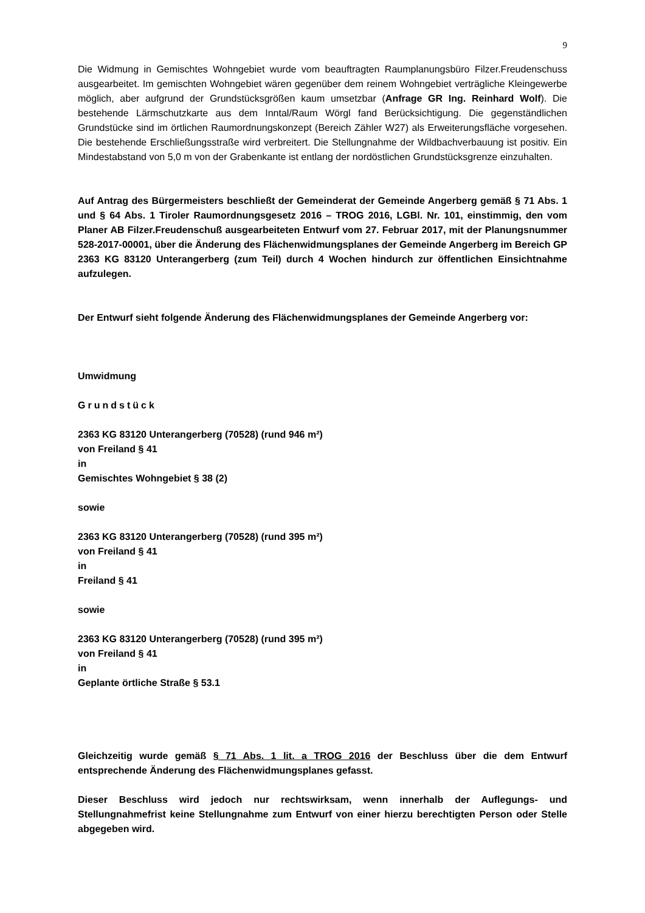9
Die Widmung in Gemischtes Wohngebiet wurde vom beauftragten Raumplanungsbüro Filzer.Freudenschuss ausgearbeitet. Im gemischten Wohngebiet wären gegenüber dem reinem Wohngebiet verträgliche Kleingewerbe möglich, aber aufgrund der Grundstücksgrößen kaum umsetzbar (Anfrage GR Ing. Reinhard Wolf). Die bestehende Lärmschutzkarte aus dem Inntal/Raum Wörgl fand Berücksichtigung. Die gegenständlichen Grundstücke sind im örtlichen Raumordnungskonzept (Bereich Zähler W27) als Erweiterungsfläche vorgesehen. Die bestehende Erschließungsstraße wird verbreitert. Die Stellungnahme der Wildbachverbauung ist positiv. Ein Mindestabstand von 5,0 m von der Grabenkante ist entlang der nordöstlichen Grundstücksgrenze einzuhalten.
Auf Antrag des Bürgermeisters beschließt der Gemeinderat der Gemeinde Angerberg gemäß § 71 Abs. 1 und § 64 Abs. 1 Tiroler Raumordnungsgesetz 2016 – TROG 2016, LGBl. Nr. 101, einstimmig, den vom Planer AB Filzer.Freudenschuß ausgearbeiteten Entwurf vom 27. Februar 2017, mit der Planungsnummer 528-2017-00001, über die Änderung des Flächenwidmungsplanes der Gemeinde Angerberg im Bereich GP 2363 KG 83120 Unterangerberg (zum Teil) durch 4 Wochen hindurch zur öffentlichen Einsichtnahme aufzulegen.
Der Entwurf sieht folgende Änderung des Flächenwidmungsplanes der Gemeinde Angerberg vor:
Umwidmung
Grundstück
2363 KG 83120 Unterangerberg (70528) (rund 946 m²)
von Freiland § 41
in
Gemischtes Wohngebiet § 38 (2)
sowie
2363 KG 83120 Unterangerberg (70528) (rund 395 m²)
von Freiland § 41
in
Freiland § 41
sowie
2363 KG 83120 Unterangerberg (70528) (rund 395 m²)
von Freiland § 41
in
Geplante örtliche Straße § 53.1
Gleichzeitig wurde gemäß § 71 Abs. 1 lit. a TROG 2016 der Beschluss über die dem Entwurf entsprechende Änderung des Flächenwidmungsplanes gefasst.
Dieser Beschluss wird jedoch nur rechtswirksam, wenn innerhalb der Auflegungs- und Stellungnahmefrist keine Stellungnahme zum Entwurf von einer hierzu berechtigten Person oder Stelle abgegeben wird.